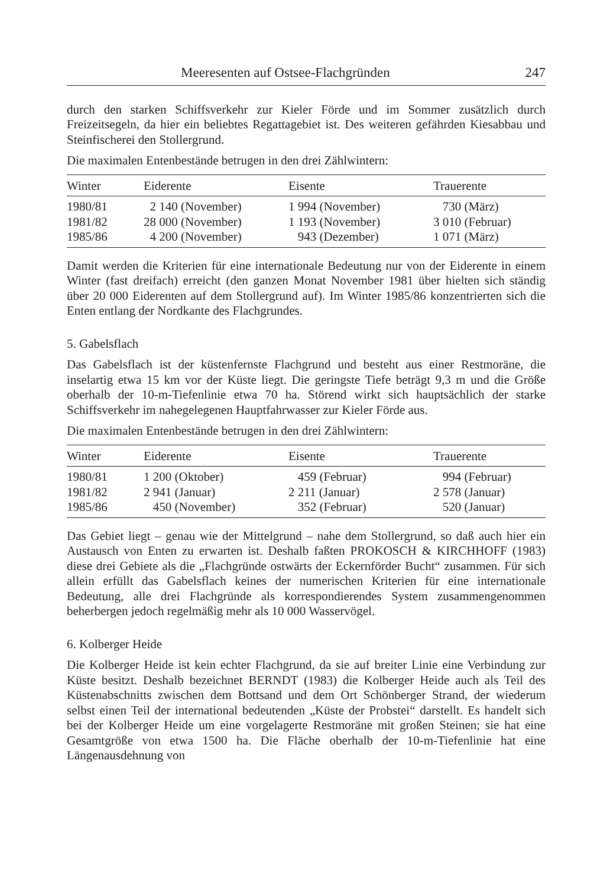Meeresenten auf Ostsee-Flachgründen 247
durch den starken Schiffsverkehr zur Kieler Förde und im Sommer zusätzlich durch Freizeitsegeln, da hier ein beliebtes Regattagebiet ist. Des weiteren gefährden Kiesabbau und Steinfischerei den Stollergrund.
Die maximalen Entenbestände betrugen in den drei Zählwintern:
| Winter | Eiderente | Eisente | Trauerente |
| --- | --- | --- | --- |
| 1980/81 | 2 140 (November) | 1 994 (November) | 730 (März) |
| 1981/82 | 28 000 (November) | 1 193 (November) | 3 010 (Februar) |
| 1985/86 | 4 200 (November) | 943 (Dezember) | 1 071 (März) |
Damit werden die Kriterien für eine internationale Bedeutung nur von der Eiderente in einem Winter (fast dreifach) erreicht (den ganzen Monat November 1981 über hielten sich ständig über 20 000 Eiderenten auf dem Stollergrund auf). Im Winter 1985/86 konzentrierten sich die Enten entlang der Nordkante des Flachgrundes.
5. Gabelsflach
Das Gabelsflach ist der küstenfernste Flachgrund und besteht aus einer Restmoräne, die inselartig etwa 15 km vor der Küste liegt. Die geringste Tiefe beträgt 9,3 m und die Größe oberhalb der 10-m-Tiefenlinie etwa 70 ha. Störend wirkt sich hauptsächlich der starke Schiffsverkehr im nahegelegenen Hauptfahrwasser zur Kieler Förde aus.
Die maximalen Entenbestände betrugen in den drei Zählwintern:
| Winter | Eiderente | Eisente | Trauerente |
| --- | --- | --- | --- |
| 1980/81 | 1 200 (Oktober) | 459 (Februar) | 994 (Februar) |
| 1981/82 | 2 941 (Januar) | 2 211 (Januar) | 2 578 (Januar) |
| 1985/86 | 450 (November) | 352 (Februar) | 520 (Januar) |
Das Gebiet liegt – genau wie der Mittelgrund – nahe dem Stollergrund, so daß auch hier ein Austausch von Enten zu erwarten ist. Deshalb faßten PROKOSCH & KIRCHHOFF (1983) diese drei Gebiete als die „Flachgründe ostwärts der Eckernförder Bucht“ zusammen. Für sich allein erfüllt das Gabelsflach keines der numerischen Kriterien für eine internationale Bedeutung, alle drei Flachgründe als korrespondierendes System zusammengenommen beherbergen jedoch regelmäßig mehr als 10 000 Wasservögel.
6. Kolberger Heide
Die Kolberger Heide ist kein echter Flachgrund, da sie auf breiter Linie eine Verbindung zur Küste besitzt. Deshalb bezeichnet BERNDT (1983) die Kolberger Heide auch als Teil des Küstenabschnitts zwischen dem Bottsand und dem Ort Schönberger Strand, der wiederum selbst einen Teil der international bedeutenden „Küste der Probstei“ darstellt. Es handelt sich bei der Kolberger Heide um eine vorgelagerte Restmoräne mit großen Steinen; sie hat eine Gesamtgröße von etwa 1500 ha. Die Fläche oberhalb der 10-m-Tiefenlinie hat eine Längenausdehnung von